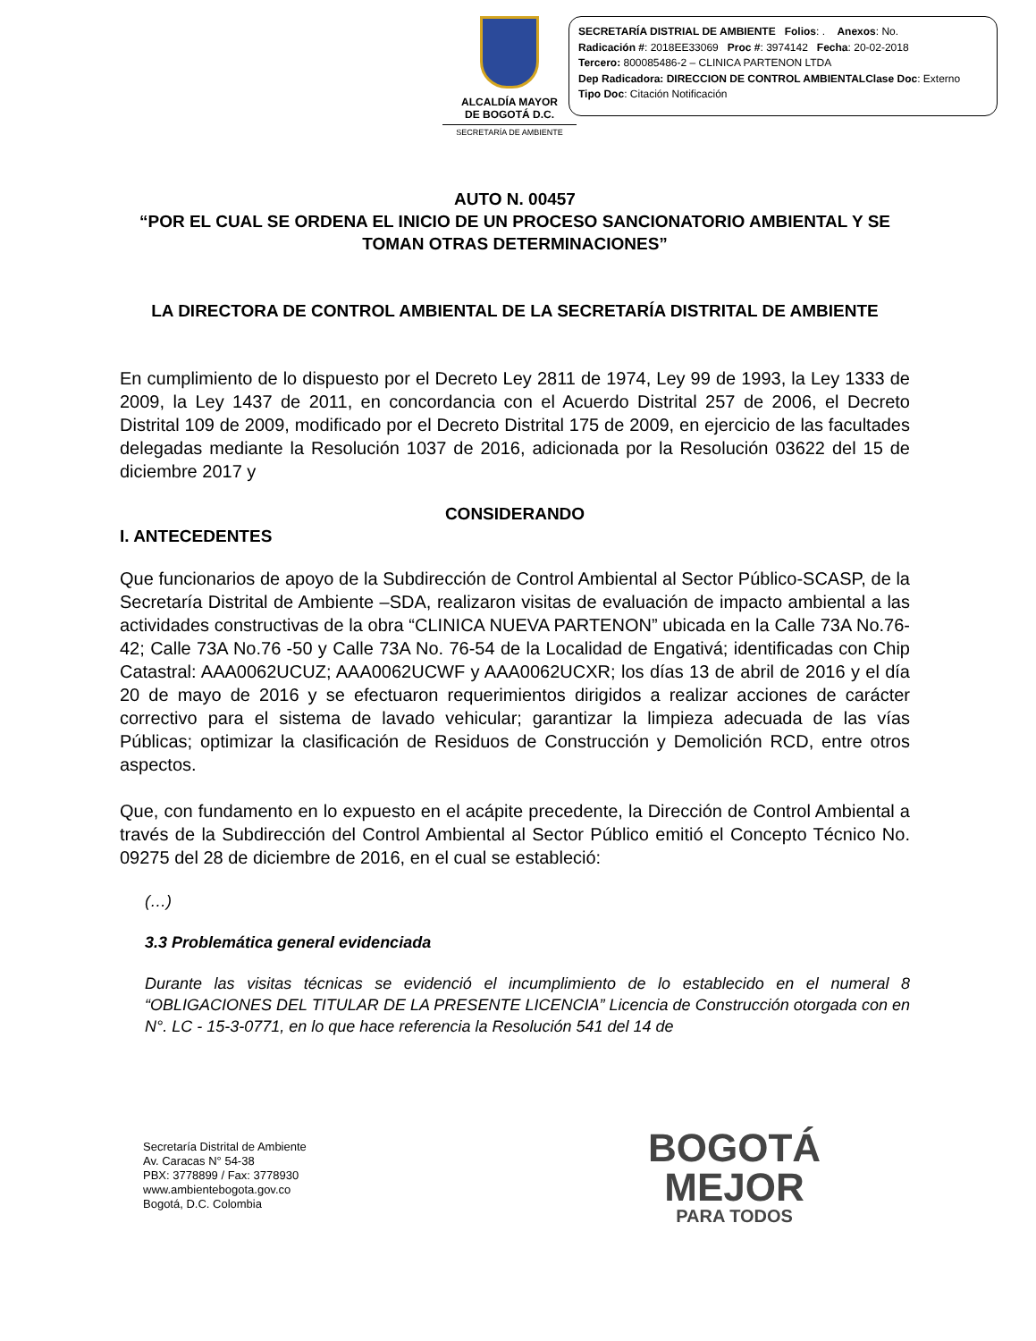ALCALDÍA MAYOR
DE BOGOTÁ D.C.
SECRETARÍA DE AMBIENTE
SECRETARÍA DISTRIAL DE AMBIENTE Folios: . Anexos: No.
Radicación #: 2018EE33069 Proc #: 3974142 Fecha: 20-02-2018
Tercero: 800085486-2 – CLINICA PARTENON LTDA
Dep Radicadora: DIRECCION DE CONTROL AMBIENTALClase Doc: Externo
Tipo Doc: Citación Notificación
AUTO N. 00457
“POR EL CUAL SE ORDENA EL INICIO DE UN PROCESO SANCIONATORIO AMBIENTAL Y SE TOMAN OTRAS DETERMINACIONES”
LA DIRECTORA DE CONTROL AMBIENTAL DE LA SECRETARÍA DISTRITAL DE AMBIENTE
En cumplimiento de lo dispuesto por el Decreto Ley 2811 de 1974, Ley 99 de 1993, la Ley 1333 de 2009, la Ley 1437 de 2011, en concordancia con el Acuerdo Distrital 257 de 2006, el Decreto Distrital 109 de 2009, modificado por el Decreto Distrital 175 de 2009, en ejercicio de las facultades delegadas mediante la Resolución 1037 de 2016, adicionada por la Resolución 03622 del 15 de diciembre 2017 y
CONSIDERANDO
I. ANTECEDENTES
Que funcionarios de apoyo de la Subdirección de Control Ambiental al Sector Público-SCASP, de la Secretaría Distrital de Ambiente –SDA, realizaron visitas de evaluación de impacto ambiental a las actividades constructivas de la obra “CLINICA NUEVA PARTENON” ubicada en la Calle 73A No.76-42; Calle 73A No.76 -50 y Calle 73A No. 76-54 de la Localidad de Engativá; identificadas con Chip Catastral: AAA0062UCUZ; AAA0062UCWF y AAA0062UCXR; los días 13 de abril de 2016 y el día 20 de mayo de 2016 y se efectuaron requerimientos dirigidos a realizar acciones de carácter correctivo para el sistema de lavado vehicular; garantizar la limpieza adecuada de las vías Públicas; optimizar la clasificación de Residuos de Construcción y Demolición RCD, entre otros aspectos.
Que, con fundamento en lo expuesto en el acápite precedente, la Dirección de Control Ambiental a través de la Subdirección del Control Ambiental al Sector Público emitió el Concepto Técnico No. 09275 del 28 de diciembre de 2016, en el cual se estableció:
(…)
3.3 Problemática general evidenciada
Durante las visitas técnicas se evidenció el incumplimiento de lo establecido en el numeral 8 “OBLIGACIONES DEL TITULAR DE LA PRESENTE LICENCIA” Licencia de Construcción otorgada con en N°. LC - 15-3-0771, en lo que hace referencia la Resolución 541 del 14 de
Secretaría Distrital de Ambiente
Av. Caracas N° 54-38
PBX: 3778899 / Fax: 3778930
www.ambientebogota.gov.co
Bogotá, D.C. Colombia
BOGOTÁ
MEJOR
PARA TODOS